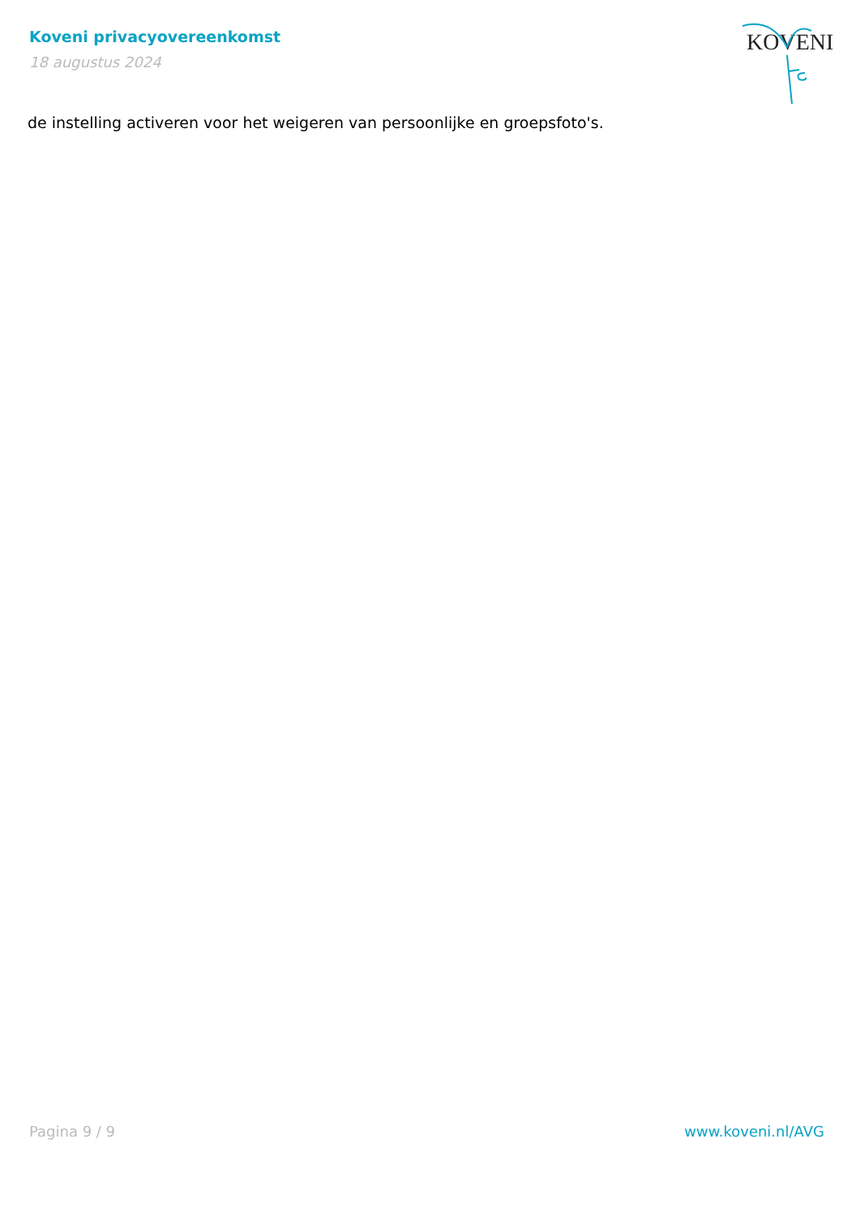Koveni privacyovereenkomst
18 augustus 2024
KOVENI
de instelling activeren voor het weigeren van persoonlijke en groepsfoto's.
Pagina 9 / 9 www.koveni.nl/AVG